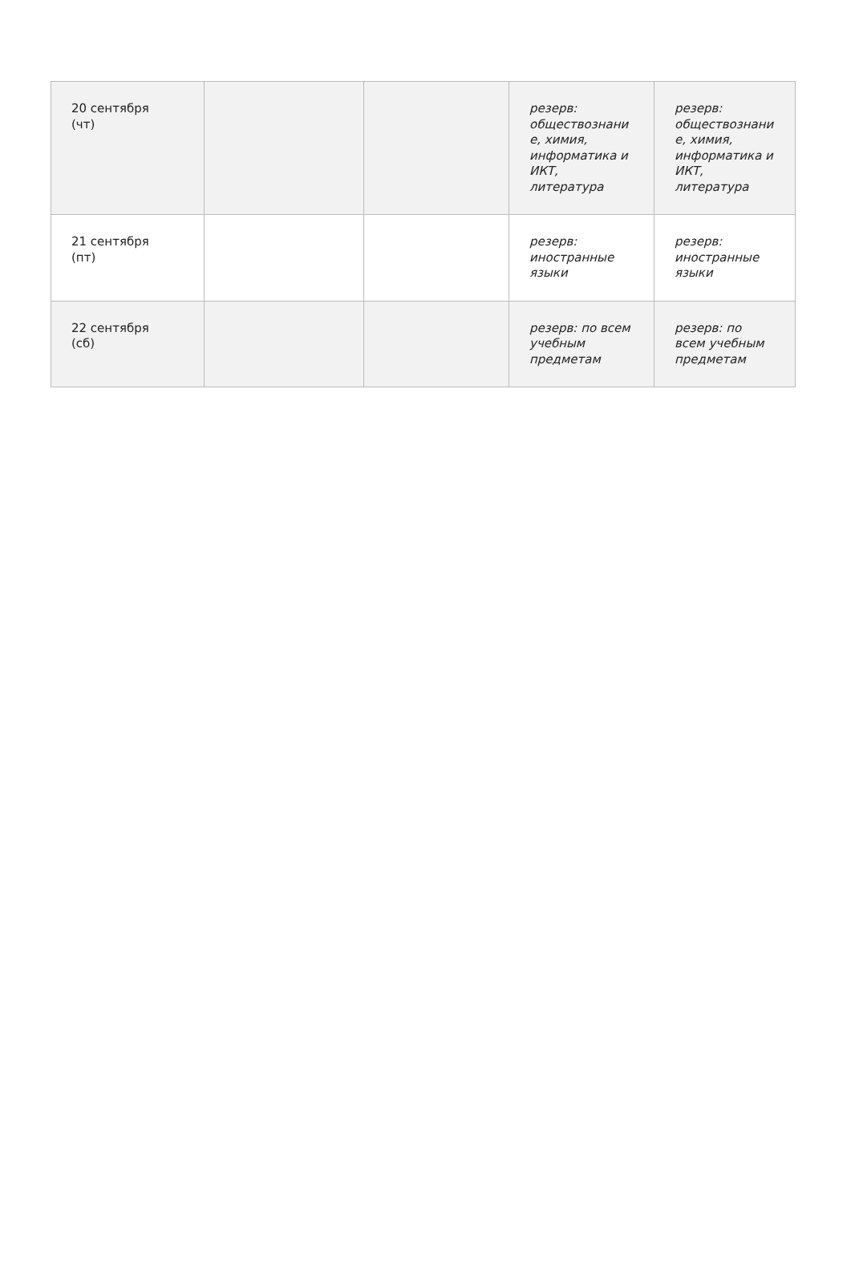| 20 сентября (чт) | | | резерв: обществознани е, химия, информатика и ИКТ, литература | резерв: обществознани е, химия, информатика и ИКТ, литература |
| 21 сентября (пт) | | | резерв: иностранные языки | резерв: иностранные языки |
| 22 сентября (сб) | | | резерв: по всем учебным предметам | резерв: по всем учебным предметам |